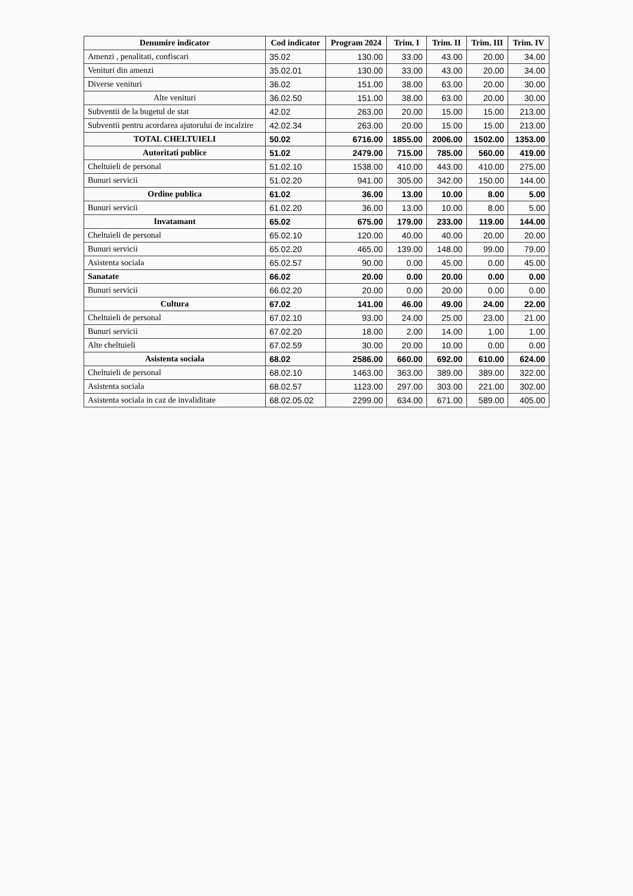| Denumire indicator | Cod indicator | Program 2024 | Trim. I | Trim. II | Trim. III | Trim. IV |
| --- | --- | --- | --- | --- | --- | --- |
| Amenzi , penalitati, confiscari | 35.02 | 130.00 | 33.00 | 43.00 | 20.00 | 34.00 |
| Venituri din amenzi | 35.02.01 | 130.00 | 33.00 | 43.00 | 20.00 | 34.00 |
| Diverse venituri | 36.02 | 151.00 | 38.00 | 63.00 | 20.00 | 30.00 |
| Alte venituri | 36.02.50 | 151.00 | 38.00 | 63.00 | 20.00 | 30.00 |
| Subventii de la bugetul de stat | 42.02 | 263.00 | 20.00 | 15.00 | 15.00 | 213.00 |
| Subventii pentru acordarea ajutorului de incalzire | 42.02.34 | 263.00 | 20.00 | 15.00 | 15.00 | 213.00 |
| TOTAL CHELTUIELI | 50.02 | 6716.00 | 1855.00 | 2006.00 | 1502.00 | 1353.00 |
| Autoritati publice | 51.02 | 2479.00 | 715.00 | 785.00 | 560.00 | 419.00 |
| Cheltuieli de personal | 51.02.10 | 1538.00 | 410.00 | 443.00 | 410.00 | 275.00 |
| Bunuri servicii | 51.02.20 | 941.00 | 305.00 | 342.00 | 150.00 | 144.00 |
| Ordine publica | 61.02 | 36.00 | 13.00 | 10.00 | 8.00 | 5.00 |
| Bunuri servicii | 61.02.20 | 36.00 | 13.00 | 10.00 | 8.00 | 5.00 |
| Invatamant | 65.02 | 675.00 | 179.00 | 233.00 | 119.00 | 144.00 |
| Cheltuieli de personal | 65.02.10 | 120.00 | 40.00 | 40.00 | 20.00 | 20.00 |
| Bunuri servicii | 65.02.20 | 465.00 | 139.00 | 148.00 | 99.00 | 79.00 |
| Asistenta sociala | 65.02.57 | 90.00 | 0.00 | 45.00 | 0.00 | 45.00 |
| Sanatate | 66.02 | 20.00 | 0.00 | 20.00 | 0.00 | 0.00 |
| Bunuri servicii | 66.02.20 | 20.00 | 0.00 | 20.00 | 0.00 | 0.00 |
| Cultura | 67.02 | 141.00 | 46.00 | 49.00 | 24.00 | 22.00 |
| Cheltuieli de personal | 67.02.10 | 93.00 | 24.00 | 25.00 | 23.00 | 21.00 |
| Bunuri servicii | 67.02.20 | 18.00 | 2.00 | 14.00 | 1.00 | 1.00 |
| Alte cheltuieli | 67.02.59 | 30.00 | 20.00 | 10.00 | 0.00 | 0.00 |
| Asistenta sociala | 68.02 | 2586.00 | 660.00 | 692.00 | 610.00 | 624.00 |
| Cheltuieli de personal | 68.02.10 | 1463.00 | 363.00 | 389.00 | 389.00 | 322.00 |
| Asistenta sociala | 68.02.57 | 1123.00 | 297.00 | 303.00 | 221.00 | 302.00 |
| Asistenta sociala in caz de invaliditate | 68.02.05.02 | 2299.00 | 634.00 | 671.00 | 589.00 | 405.00 |